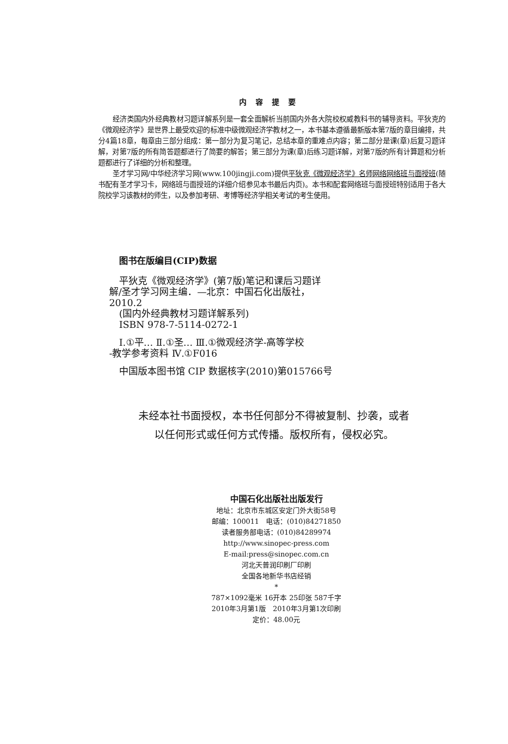内容提要
经济类国内外经典教材习题详解系列是一套全面解析当前国内外各大院校权威教科书的辅导资料。平狄克的《微观经济学》是世界上最受欢迎的标准中级微观经济学教材之一，本书基本遵循最新版本第7版的章目编排，共分4篇18章，每章由三部分组成：第一部分为复习笔记，总结本章的重难点内容；第二部分是课(章)后复习题详解，对第7版的所有简答题都进行了简要的解答；第三部分为课(章)后练习题详解，对第7版的所有计算题和分析题都进行了详细的分析和整理。
圣才学习网/中华经济学习网(www.100jingji.com)提供平狄克《微观经济学》名师网络网络班与面授班(随书配有圣才学习卡，网络班与面授班的详细介绍参见本书最后内页)。本书和配套网络班与面授班特别适用于各大院校学习该教材的师生，以及参加考研、考博等经济学相关考试的考生使用。
图书在版编目(CIP)数据
平狄克《微观经济学》(第7版)笔记和课后习题详
解/圣才学习网主编．—北京：中国石化出版社，
2010.2
(国内外经典教材习题详解系列)
ISBN 978-7-5114-0272-1
Ⅰ.①平… Ⅱ.①圣… Ⅲ.①微观经济学-高等学校
-教学参考资料 Ⅳ.①F016
中国版本图书馆 CIP 数据核字(2010)第015766号
未经本社书面授权，本书任何部分不得被复制、抄袭，或者
以任何形式或任何方式传播。版权所有，侵权必究。
中国石化出版社出版发行
地址：北京市东城区安定门外大街58号
邮编：100011　电话：(010)84271850
读者服务部电话：(010)84289974
http://www.sinopec-press.com
E-mail:press@sinopec.com.cn
河北天普润印刷厂印刷
全国各地新华书店经销
*
787×1092毫米 16开本 25印张 587千字
2010年3月第1版　2010年3月第1次印刷
定价：48.00元